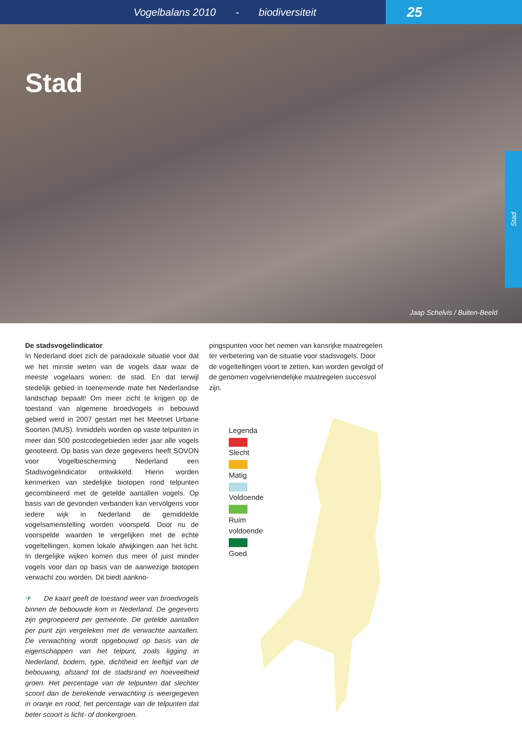Vogelbalans 2010 - biodiversiteit
25
Stad
Jaap Schelvis / Buiten-Beeld
Stad
De stadsvogelindicator
In Nederland doet zich de paradoxale situatie voor dat we het minste weten van de vogels daar waar de meeste vogelaars wonen: de stad. En dat terwijl stedelijk gebied in toenemende mate het Nederlandse landschap bepaalt! Om meer zicht te krijgen op de toestand van algemene broedvogels in bebouwd gebied werd in 2007 gestart met het Meetnet Urbane Soorten (MUS). Inmiddels worden op vaste telpunten in meer dan 500 postcodegebieden ieder jaar alle vogels genoteerd. Op basis van deze gegevens heeft SOVON voor Vogelbescherming Nederland een Stadsvogelindicator ontwikkeld. Hierin worden kenmerken van stedelijke biotopen rond telpunten gecombineerd met de getelde aantallen vogels. Op basis van de gevonden verbanden kan vervolgens voor iedere wijk in Nederland de gemiddelde vogelsamenstelling worden voorspeld. Door nu de voorspelde waarden te vergelijken met de echte vogeltellingen, komen lokale afwijkingen aan het licht. In dergelijke wijken komen dus meer of juist minder vogels voor dan op basis van de aanwezige biotopen verwacht zou worden. Dit biedt aankno-
✈ De kaart geeft de toestand weer van broedvogels binnen de bebouwde kom in Nederland. De gegevens zijn gegroepeerd per gemeente. De getelde aantallen per punt zijn vergeleken met de verwachte aantallen. De verwachting wordt opgebouwd op basis van de eigenschappen van het telpunt, zoals ligging in Nederland, bodem, type, dichtheid en leeftijd van de bebouwing, afstand tot de stadsrand en hoeveelheid groen. Het percentage van de telpunten dat slechter scoort dan de berekende verwachting is weergegeven in oranje en rood, het percentage van de telpunten dat beter scoort is licht- of donkergroen.
pingspunten voor het nemen van kansrijke maatregelen ter verbetering van de situatie voor stadsvogels. Door de vogeltellingen voort te zetten, kan worden gevolgd of de genomen vogelvriendelijke maatregelen succesvol zijn.
Legenda
Slecht
Matig
Voldoende
Ruim voldoende
Goed